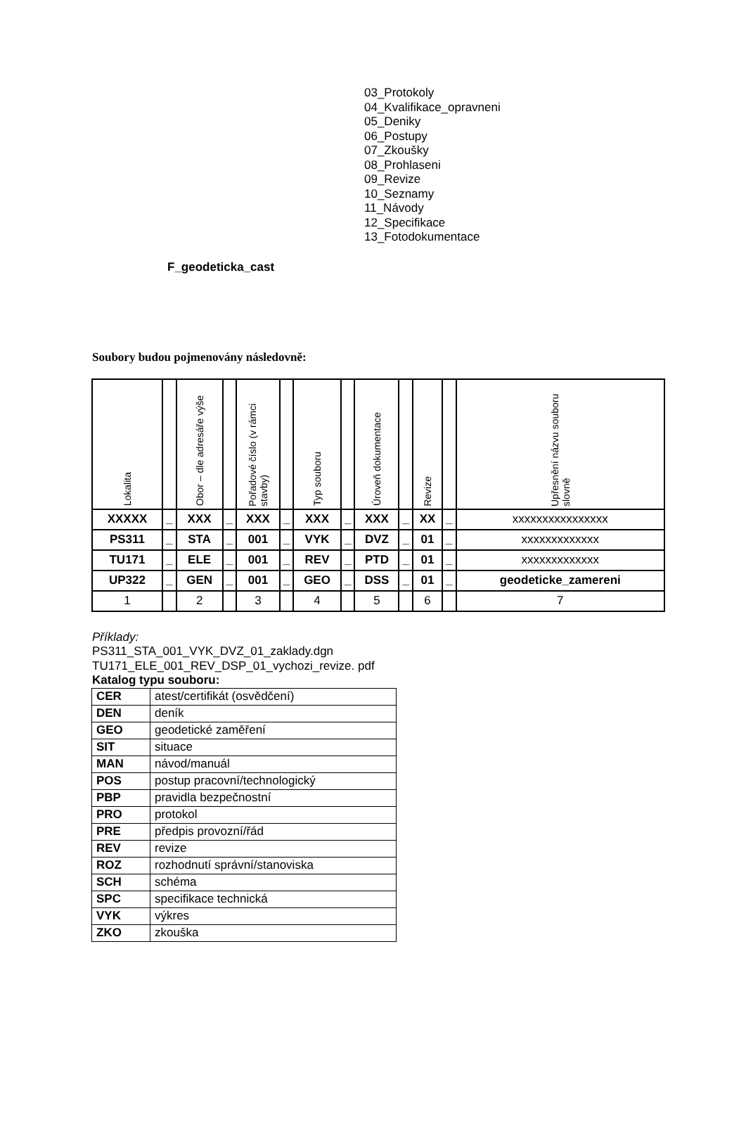03_Protokoly
04_Kvalifikace_opravneni
05_Deniky
06_Postupy
07_Zkoušky
08_Prohlaseni
09_Revize
10_Seznamy
11_Návody
12_Specifikace
13_Fotodokumentace
F_geodeticka_cast
Soubory budou pojmenovány následovně:
| Lokalita | | Obor – dle adresáře výše | | Pořadové číslo (v rámci stavby) | | Typ souboru | | Úroveň dokumentace | | Revize | | Upřesnění názvu souboru slovně |
| XXXXX | _ | XXX | _ | XXX | _ | XXX | _ | XXX | _ | XX | _ | xxxxxxxxxxxxxxxx |
| PS311 | _ | STA | _ | 001 | _ | VYK | _ | DVZ | _ | 01 | _ | xxxxxxxxxxxxx |
| TU171 | _ | ELE | _ | 001 | _ | REV | _ | PTD | _ | 01 | _ | xxxxxxxxxxxxx |
| UP322 | _ | GEN | _ | 001 | _ | GEO | _ | DSS | _ | 01 | _ | geodeticke_zamereni |
| 1 | | 2 | | 3 | | 4 | | 5 | | 6 | | 7 |
Příklady:
PS311_STA_001_VYK_DVZ_01_zaklady.dgn
TU171_ELE_001_REV_DSP_01_vychozi_revize. pdf
Katalog typu souboru:
| CER | atest/certifikát (osvědčení) |
| DEN | deník |
| GEO | geodetické zaměření |
| SIT | situace |
| MAN | návod/manuál |
| POS | postup pracovní/technologický |
| PBP | pravidla bezpečnostní |
| PRO | protokol |
| PRE | předpis provozní/řád |
| REV | revize |
| ROZ | rozhodnutí správní/stanoviska |
| SCH | schéma |
| SPC | specifikace technická |
| VYK | výkres |
| ZKO | zkouška |